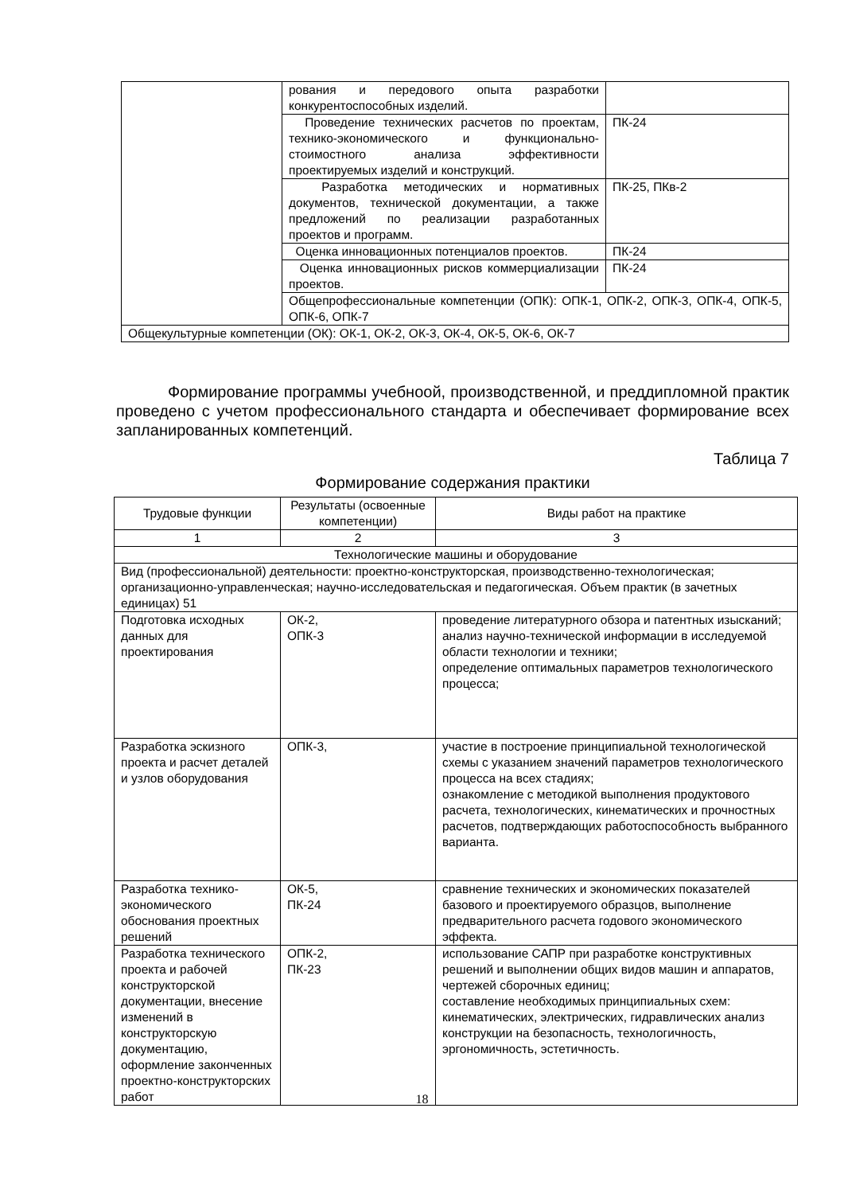| | рования и передового опыта разработки конкурентоспособных изделий. | |
| | Проведение технических расчетов по проектам, технико-экономического и функционально-стоимостного анализа эффективности проектируемых изделий и конструкций. | ПК-24 |
| | Разработка методических и нормативных документов, технической документации, а также предложений по реализации разработанных проектов и программ. | ПК-25, ПКв-2 |
| | Оценка инновационных потенциалов проектов. | ПК-24 |
| | Оценка инновационных рисков коммерциализации проектов. | ПК-24 |
| | Общепрофессиональные компетенции (ОПК): ОПК-1, ОПК-2, ОПК-3, ОПК-4, ОПК-5, ОПК-6, ОПК-7 | |
| Общекультурные компетенции (ОК): ОК-1, ОК-2, ОК-3, ОК-4, ОК-5, ОК-6, ОК-7 | | |
Формирование программы учебноой, производственной, и преддипломной практик проведено с учетом профессионального стандарта и обеспечивает формирование всех запланированных компетенций.
Таблица 7
Формирование содержания практики
| Трудовые функции | Результаты (освоенные компетенции) | Виды работ на практике |
| --- | --- | --- |
| 1 | 2 | 3 |
| Технологические машины и оборудование | | |
| Вид (профессиональной) деятельности: проектно-конструкторская, производственно-технологическая; организационно-управленческая; научно-исследовательская и педагогическая. Объем практик (в зачетных единицах) 51 | | |
| Подготовка исходных данных для проектирования | ОК-2, ОПК-3 | проведение литературного обзора и патентных изысканий; анализ научно-технической информации в исследуемой области технологии и техники; определение оптимальных параметров технологического процесса; |
| Разработка эскизного проекта и расчет деталей и узлов оборудования | ОПК-3, | участие в построение принципиальной технологической схемы с указанием значений параметров технологического процесса на всех стадиях; ознакомление с методикой выполнения продуктового расчета, технологических, кинематических и прочностных расчетов, подтверждающих работоспособность выбранного варианта. |
| Разработка технико-экономического обоснования проектных решений | ОК-5, ПК-24 | сравнение технических и экономических показателей базового и проектируемого образцов, выполнение предварительного расчета годового экономического эффекта. |
| Разработка технического проекта и рабочей конструкторской документации, внесение изменений в конструкторскую документацию, оформление законченных проектно-конструкторских работ | ОПК-2, ПК-23 | использование САПР при разработке конструктивных решений и выполнении общих видов машин и аппаратов, чертежей сборочных единиц; составление необходимых принципиальных схем: кинематических, электрических, гидравлических анализ конструкции на безопасность, технологичность, эргономичность, эстетичность. |
18